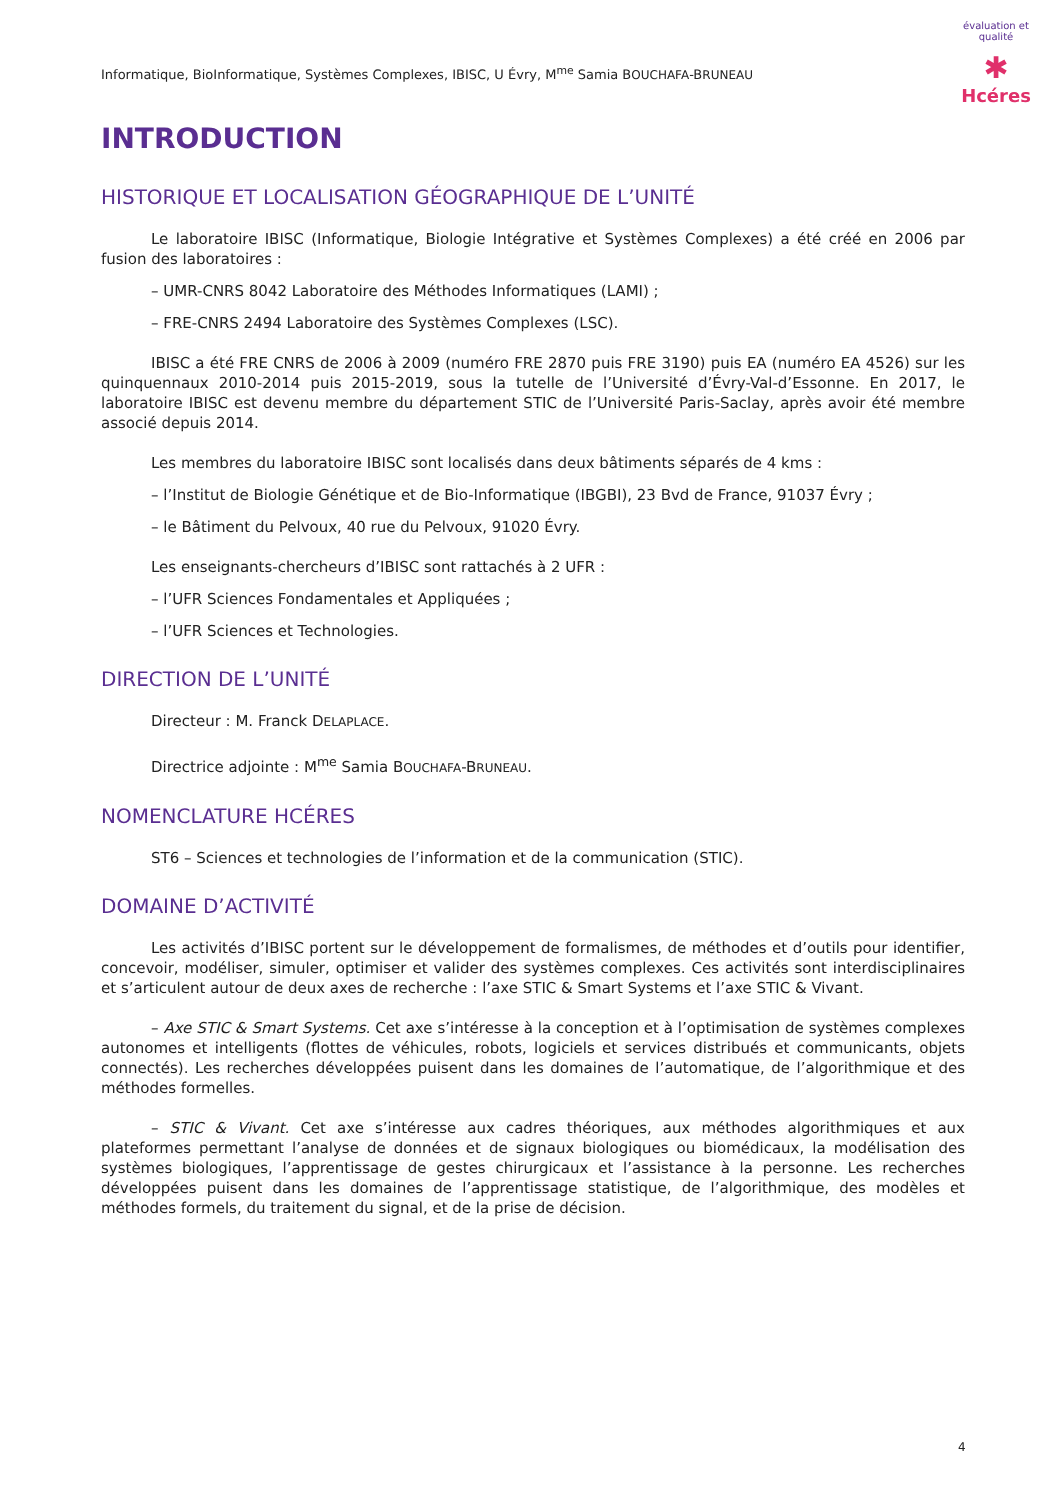évaluation et qualité
✱
Hcéres
Informatique, BioInformatique, Systèmes Complexes, IBISC, U Évry, M<sup>me</sup> Samia BOUCHAFA-BRUNEAU
INTRODUCTION
HISTORIQUE ET LOCALISATION GÉOGRAPHIQUE DE L’UNITÉ
Le laboratoire IBISC (Informatique, Biologie Intégrative et Systèmes Complexes) a été créé en 2006 par fusion des laboratoires :
– UMR-CNRS 8042 Laboratoire des Méthodes Informatiques (LAMI) ;
– FRE-CNRS 2494 Laboratoire des Systèmes Complexes (LSC).
IBISC a été FRE CNRS de 2006 à 2009 (numéro FRE 2870 puis FRE 3190) puis EA (numéro EA 4526) sur les quinquennaux 2010-2014 puis 2015-2019, sous la tutelle de l’Université d’Évry-Val-d’Essonne. En 2017, le laboratoire IBISC est devenu membre du département STIC de l’Université Paris-Saclay, après avoir été membre associé depuis 2014.
Les membres du laboratoire IBISC sont localisés dans deux bâtiments séparés de 4 kms :
– l’Institut de Biologie Génétique et de Bio-Informatique (IBGBI), 23 Bvd de France, 91037 Évry ;
– le Bâtiment du Pelvoux, 40 rue du Pelvoux, 91020 Évry.
Les enseignants-chercheurs d’IBISC sont rattachés à 2 UFR :
– l’UFR Sciences Fondamentales et Appliquées ;
– l’UFR Sciences et Technologies.
DIRECTION DE L’UNITÉ
Directeur : M. Franck DELAPLACE.
Directrice adjointe : M<sup>me</sup> Samia BOUCHAFA-BRUNEAU.
NOMENCLATURE HCÉRES
ST6 – Sciences et technologies de l’information et de la communication (STIC).
DOMAINE D’ACTIVITÉ
Les activités d’IBISC portent sur le développement de formalismes, de méthodes et d’outils pour identifier, concevoir, modéliser, simuler, optimiser et valider des systèmes complexes. Ces activités sont interdisciplinaires et s’articulent autour de deux axes de recherche : l’axe STIC & Smart Systems et l’axe STIC & Vivant.
– Axe STIC & Smart Systems. Cet axe s’intéresse à la conception et à l’optimisation de systèmes complexes autonomes et intelligents (flottes de véhicules, robots, logiciels et services distribués et communicants, objets connectés). Les recherches développées puisent dans les domaines de l’automatique, de l’algorithmique et des méthodes formelles.
– STIC & Vivant. Cet axe s’intéresse aux cadres théoriques, aux méthodes algorithmiques et aux plateformes permettant l’analyse de données et de signaux biologiques ou biomédicaux, la modélisation des systèmes biologiques, l’apprentissage de gestes chirurgicaux et l’assistance à la personne. Les recherches développées puisent dans les domaines de l’apprentissage statistique, de l’algorithmique, des modèles et méthodes formels, du traitement du signal, et de la prise de décision.
4